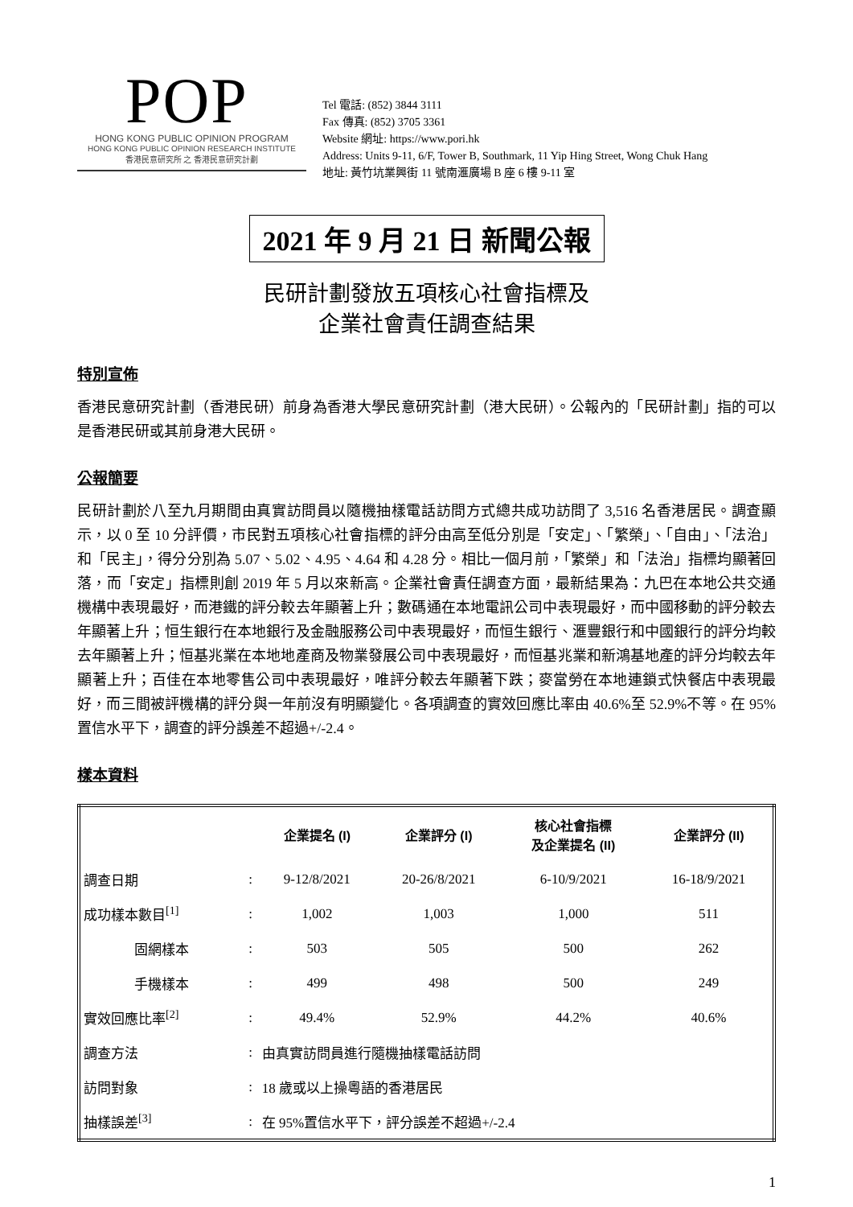POP
HONG KONG PUBLIC OPINION PROGRAM
HONG KONG PUBLIC OPINION RESEARCH INSTITUTE
香港民意研究所 之 香港民意研究計劃
Tel 電話: (852) 3844 3111
Fax 傳真: (852) 3705 3361
Website 網址: https://www.pori.hk
Address: Units 9-11, 6/F, Tower B, Southmark, 11 Yip Hing Street, Wong Chuk Hang
地址: 黃竹坑業興街 11 號南滙廣場 B 座 6 樓 9-11 室
2021 年 9 月 21 日 新聞公報
民研計劃發放五項核心社會指標及
企業社會責任調查結果
特別宣佈
香港民意研究計劃（香港民研）前身為香港大學民意研究計劃（港大民研）。公報內的「民研計劃」指的可以是香港民研或其前身港大民研。
公報簡要
民研計劃於八至九月期間由真實訪問員以隨機抽樣電話訪問方式總共成功訪問了 3,516 名香港居民。調查顯示，以 0 至 10 分評價，市民對五項核心社會指標的評分由高至低分別是「安定」、「繁榮」、「自由」、「法治」和「民主」，得分分別為 5.07、5.02、4.95、4.64 和 4.28 分。相比一個月前，「繁榮」和「法治」指標均顯著回落，而「安定」指標則創 2019 年 5 月以來新高。企業社會責任調查方面，最新結果為：九巴在本地公共交通機構中表現最好，而港鐵的評分較去年顯著上升；數碼通在本地電訊公司中表現最好，而中國移動的評分較去年顯著上升；恒生銀行在本地銀行及金融服務公司中表現最好，而恒生銀行、滙豐銀行和中國銀行的評分均較去年顯著上升；恒基兆業在本地地產商及物業發展公司中表現最好，而恒基兆業和新鴻基地產的評分均較去年顯著上升；百佳在本地零售公司中表現最好，唯評分較去年顯著下跌；麥當勞在本地連鎖式快餐店中表現最好，而三間被評機構的評分與一年前沒有明顯變化。各項調查的實效回應比率由 40.6%至 52.9%不等。在 95%置信水平下，調查的評分誤差不超過+/-2.4。
樣本資料
| | | 企業提名 (I) | 企業評分 (I) | 核心社會指標 及企業提名 (II) | 企業評分 (II) |
| --- | --- | --- | --- | --- | --- |
| 調查日期 | : | 9-12/8/2021 | 20-26/8/2021 | 6-10/9/2021 | 16-18/9/2021 |
| 成功樣本數目<sup>[1]</sup> | : | 1,002 | 1,003 | 1,000 | 511 |
| 固網樣本 | : | 503 | 505 | 500 | 262 |
| 手機樣本 | : | 499 | 498 | 500 | 249 |
| 實效回應比率<sup>[2]</sup> | : | 49.4% | 52.9% | 44.2% | 40.6% |
| 調查方法 | : | 由真實訪問員進行隨機抽樣電話訪問 | | | |
| 訪問對象 | : | 18 歲或以上操粵語的香港居民 | | | |
| 抽樣誤差<sup>[3]</sup> | : | 在 95%置信水平下，評分誤差不超過+/-2.4 | | | |
1